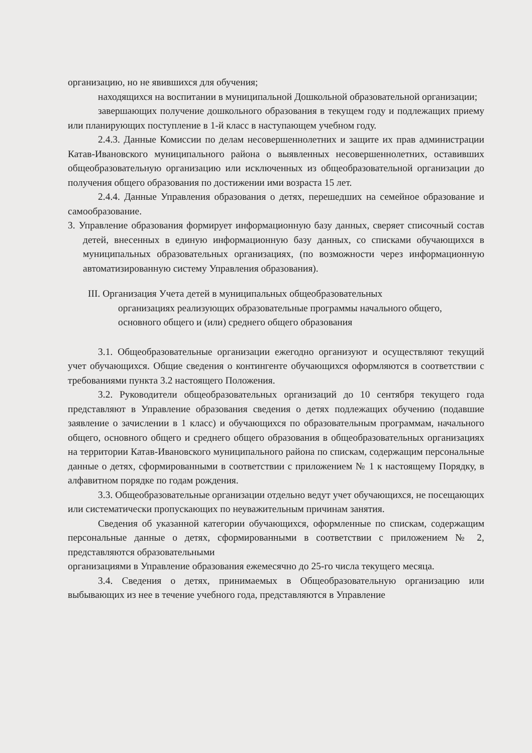организацию, но не явившихся для обучения;
находящихся на воспитании в муниципальной Дошкольной образовательной организации;
завершающих получение дошкольного образования в текущем году и подлежащих приему или планирующих поступление в 1-й класс в наступающем учебном году.
2.4.3. Данные Комиссии по делам несовершеннолетних и защите их прав администрации Катав-Ивановского муниципального района о выявленных несовершеннолетних, оставивших общеобразовательную организацию или исключенных из общеобразовательной организации до получения общего образования по достижении ими возраста 15 лет.
2.4.4. Данные Управления образования о детях, перешедших на семейное образование и самообразование.
3. Управление образования формирует информационную базу данных, сверяет списочный состав детей, внесенных в единую информационную базу данных, со списками обучающихся в муниципальных образовательных организациях, (по возможности через информационную автоматизированную систему Управления образования).
III. Организация Учета детей в муниципальных общеобразовательных
организациях реализующих образовательные программы начального общего, основного общего и (или) среднего общего образования
3.1. Общеобразовательные организации ежегодно организуют и осуществляют текущий учет обучающихся. Общие сведения о контингенте обучающихся оформляются в соответствии с требованиями пункта 3.2 настоящего Положения.
3.2. Руководители общеобразовательных организаций до 10 сентября текущего года представляют в Управление образования сведения о детях подлежащих обучению (подавшие заявление о зачислении в 1 класс) и обучающихся по образовательным программам, начального общего, основного общего и среднего общего образования в общеобразовательных организациях на территории Катав-Ивановского муниципального района по спискам, содержащим персональные данные о детях, сформированными в соответствии с приложением № 1 к настоящему Порядку, в алфавитном порядке по годам рождения.
3.3. Общеобразовательные организации отдельно ведут учет обучающихся, не посещающих или систематически пропускающих по неуважительным причинам занятия.
Сведения об указанной категории обучающихся, оформленные по спискам, содержащим персональные данные о детях, сформированными в соответствии с приложением № 2, представляются образовательными
организациями в Управление образования ежемесячно до 25-го числа текущего месяца.
3.4. Сведения о детях, принимаемых в Общеобразовательную организацию или выбывающих из нее в течение учебного года, представляются в Управление